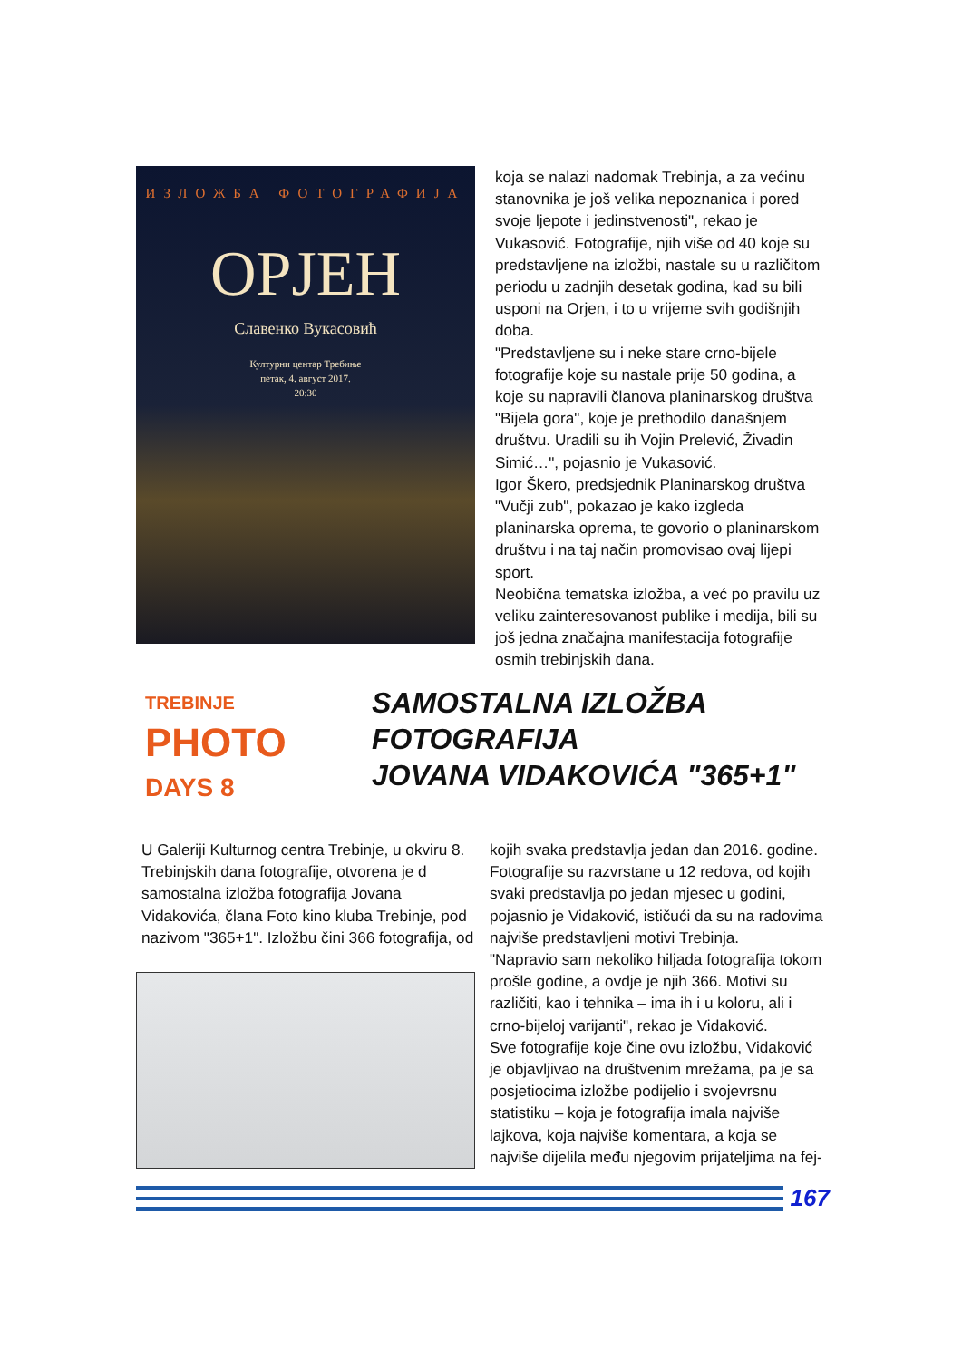ИЗЛОЖБА ФОТОГРАФИЈА
ОРЈЕН
Славенко Вукасовић
Културни центар Требиње
петак, 4. август 2017.
20:30
koja se nalazi nadomak Trebinja, a za većinu stanovnika je još velika nepoznanica i pored svoje ljepote i jedinstvenosti", rekao je Vukasović. Fotografije, njih više od 40 koje su predstavljene na izložbi, nastale su u različitom periodu u zadnjih desetak godina, kad su bili usponi na Orjen, i to u vrijeme svih godišnjih doba.
"Predstavljene su i neke stare crno-bijele fotografije koje su nastale prije 50 godina, a koje su napravili članova planinarskog društva "Bijela gora", koje je prethodilo današnjem društvu. Uradili su ih Vojin Prelević, Živadin Simić…", pojasnio je Vukasović.
Igor Škero, predsjednik Planinarskog društva "Vučji zub", pokazao je kako izgleda planinarska oprema, te govorio o planinarskom društvu i na taj način promovisao ovaj lijepi sport.
Neobična tematska izložba, a već po pravilu uz veliku zainteresovanost publike i medija, bili su još jedna značajna manifestacija fotografije osmih trebinjskih dana.
TREBINJE
PHOTO
DAYS 8
SAMOSTALNA IZLOŽBA
FOTOGRAFIJA
JOVANA VIDAKOVIĆA "365+1"
U Galeriji Kulturnog centra Trebinje, u okviru 8. Trebinjskih dana fotografije, otvorena je d samostalna izložba fotografija Jovana Vidakovića, člana Foto kino kluba Trebinje, pod nazivom "365+1". Izložbu čini 366 fotografija, od
kojih svaka predstavlja jedan dan 2016. godine. Fotografije su razvrstane u 12 redova, od kojih svaki predstavlja po jedan mjesec u godini, pojasnio je Vidaković, ističući da su na radovima najviše predstavljeni motivi Trebinja.
"Napravio sam nekoliko hiljada fotografija tokom prošle godine, a ovdje je njih 366. Motivi su različiti, kao i tehnika – ima ih i u koloru, ali i crno-bijeloj varijanti", rekao je Vidaković.
Sve fotografije koje čine ovu izložbu, Vidaković je objavljivao na društvenim mrežama, pa je sa posjetiocima izložbe podijelio i svojevrsnu statistiku – koja je fotografija imala najviše lajkova, koja najviše komentara, a koja se najviše dijelila među njegovim prijateljima na fej-
167